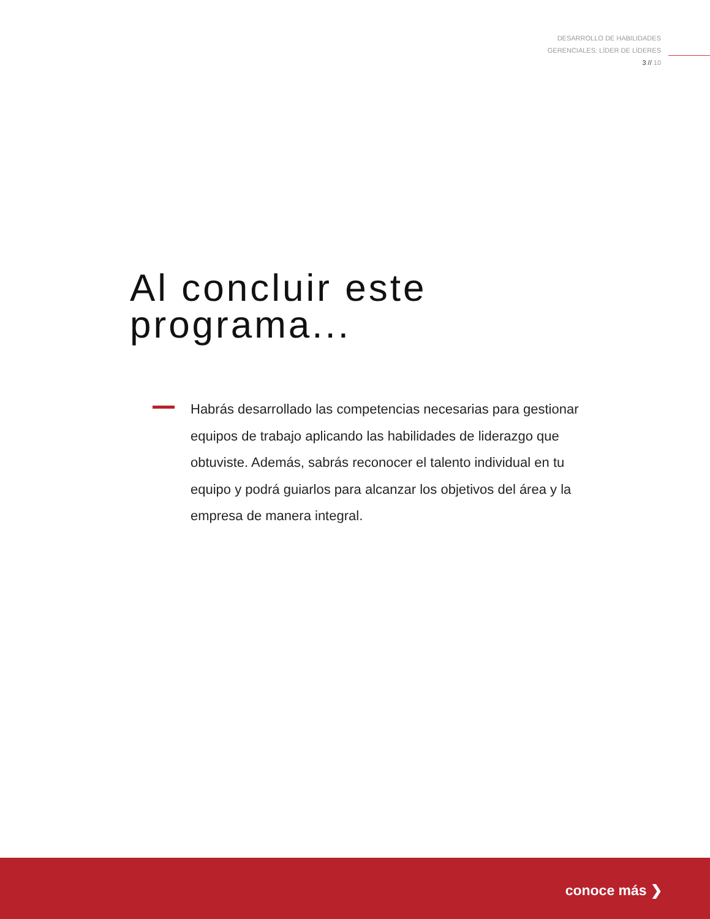DESARROLLO DE HABILIDADES
GERENCIALES: LÍDER DE LÍDERES
3 // 10
Al concluir este
programa...
Habrás desarrollado las competencias necesarias para gestionar equipos de trabajo aplicando las habilidades de liderazgo que obtuviste. Además, sabrás reconocer el talento individual en tu equipo y podrá guiarlos para alcanzar los objetivos del área y la empresa de manera integral.
conoce más ❯